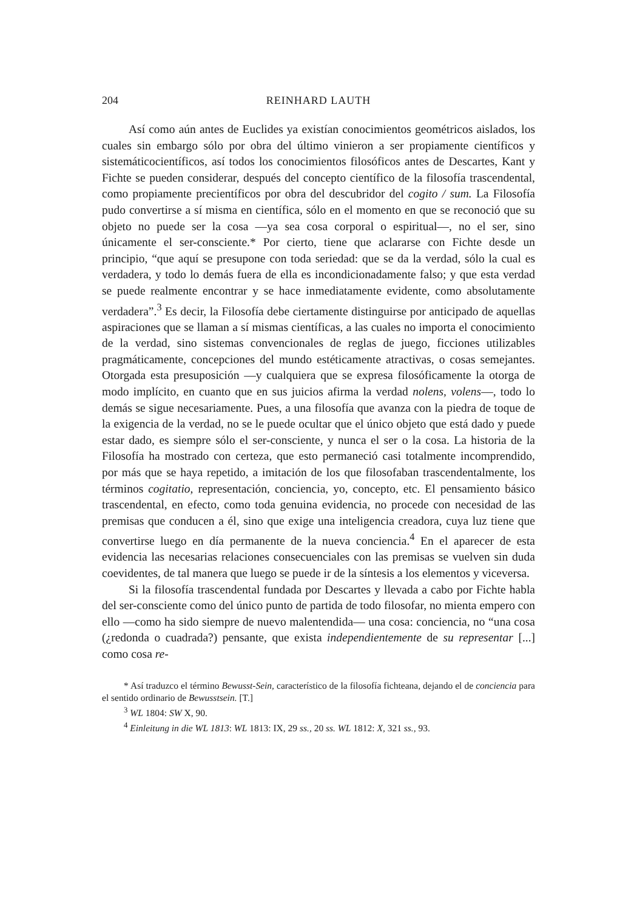204 REINHARD LAUTH
Así como aún antes de Euclides ya existían conocimientos geométricos aislados, los cuales sin embargo sólo por obra del último vinieron a ser propiamente científicos y sistemáticocientíficos, así todos los conocimientos filosóficos antes de Descartes, Kant y Fichte se pueden considerar, después del concepto científico de la filosofía trascendental, como propiamente precientíficos por obra del descubridor del cogito / sum. La Filosofía pudo convertirse a sí misma en científica, sólo en el momento en que se reconoció que su objeto no puede ser la cosa —ya sea cosa corporal o espiritual—, no el ser, sino únicamente el ser-consciente.* Por cierto, tiene que aclararse con Fichte desde un principio, “que aquí se presupone con toda seriedad: que se da la verdad, sólo la cual es verdadera, y todo lo demás fuera de ella es incondicionadamente falso; y que esta verdad se puede realmente encontrar y se hace inmediatamente evidente, como absolutamente verdadera”.<sup>3</sup> Es decir, la Filosofía debe ciertamente distinguirse por anticipado de aquellas aspiraciones que se llaman a sí mismas científicas, a las cuales no importa el conocimiento de la verdad, sino sistemas convencionales de reglas de juego, ficciones utilizables pragmáticamente, concepciones del mundo estéticamente atractivas, o cosas semejantes. Otorgada esta presuposición —y cualquiera que se expresa filosóficamente la otorga de modo implícito, en cuanto que en sus juicios afirma la verdad nolens, volens—, todo lo demás se sigue necesariamente. Pues, a una filosofía que avanza con la piedra de toque de la exigencia de la verdad, no se le puede ocultar que el único objeto que está dado y puede estar dado, es siempre sólo el ser-consciente, y nunca el ser o la cosa. La historia de la Filosofía ha mostrado con certeza, que esto permaneció casi totalmente incomprendido, por más que se haya repetido, a imitación de los que filosofaban trascendentalmente, los términos cogitatio, representación, conciencia, yo, concepto, etc. El pensamiento básico trascendental, en efecto, como toda genuina evidencia, no procede con necesidad de las premisas que conducen a él, sino que exige una inteligencia creadora, cuya luz tiene que convertirse luego en día permanente de la nueva conciencia.<sup>4</sup> En el aparecer de esta evidencia las necesarias relaciones consecuenciales con las premisas se vuelven sin duda coevidentes, de tal manera que luego se puede ir de la síntesis a los elementos y viceversa.
Si la filosofía trascendental fundada por Descartes y llevada a cabo por Fichte habla del ser-consciente como del único punto de partida de todo filosofar, no mienta empero con ello —como ha sido siempre de nuevo malentendida— una cosa: conciencia, no “una cosa (¿redonda o cuadrada?) pensante, que exista independientemente de su representar [...] como cosa re-
* Así traduzco el término Bewusst-Sein, característico de la filosofía fichteana, dejando el de conciencia para el sentido ordinario de Bewusstsein. [T.]
<sup>3</sup> WL 1804: SW X, 90.
<sup>4</sup> Einleitung in die WL 1813: WL 1813: IX, 29 ss., 20 ss. WL 1812: X, 321 ss., 93.